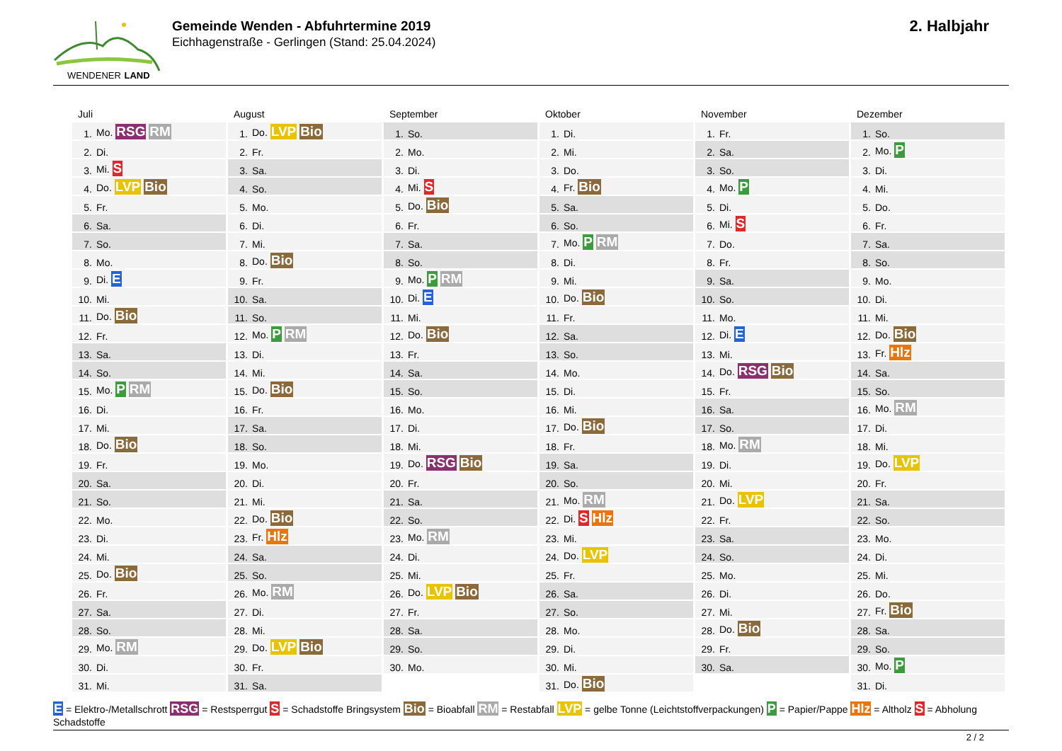WENDENER LAND
Gemeinde Wenden - Abfuhrtermine 2019
Eichhagenstraße - Gerlingen (Stand: 25.04.2024)
2. Halbjahr
Juli
| 1. | Mo. RSG RM |
| 2. | Di. |
| 3. | Mi. S |
| 4. | Do. LVP Bio |
| 5. | Fr. |
| 6. | Sa. |
| 7. | So. |
| 8. | Mo. |
| 9. | Di. E |
| 10. | Mi. |
| 11. | Do. Bio |
| 12. | Fr. |
| 13. | Sa. |
| 14. | So. |
| 15. | Mo. P RM |
| 16. | Di. |
| 17. | Mi. |
| 18. | Do. Bio |
| 19. | Fr. |
| 20. | Sa. |
| 21. | So. |
| 22. | Mo. |
| 23. | Di. |
| 24. | Mi. |
| 25. | Do. Bio |
| 26. | Fr. |
| 27. | Sa. |
| 28. | So. |
| 29. | Mo. RM |
| 30. | Di. |
| 31. | Mi. |
August
| 1. | Do. LVP Bio |
| 2. | Fr. |
| 3. | Sa. |
| 4. | So. |
| 5. | Mo. |
| 6. | Di. |
| 7. | Mi. |
| 8. | Do. Bio |
| 9. | Fr. |
| 10. | Sa. |
| 11. | So. |
| 12. | Mo. P RM |
| 13. | Di. |
| 14. | Mi. |
| 15. | Do. Bio |
| 16. | Fr. |
| 17. | Sa. |
| 18. | So. |
| 19. | Mo. |
| 20. | Di. |
| 21. | Mi. |
| 22. | Do. Bio |
| 23. | Fr. Hlz |
| 24. | Sa. |
| 25. | So. |
| 26. | Mo. RM |
| 27. | Di. |
| 28. | Mi. |
| 29. | Do. LVP Bio |
| 30. | Fr. |
| 31. | Sa. |
September
| 1. | So. |
| 2. | Mo. |
| 3. | Di. |
| 4. | Mi. S |
| 5. | Do. Bio |
| 6. | Fr. |
| 7. | Sa. |
| 8. | So. |
| 9. | Mo. P RM |
| 10. | Di. E |
| 11. | Mi. |
| 12. | Do. Bio |
| 13. | Fr. |
| 14. | Sa. |
| 15. | So. |
| 16. | Mo. |
| 17. | Di. |
| 18. | Mi. |
| 19. | Do. RSG Bio |
| 20. | Fr. |
| 21. | Sa. |
| 22. | So. |
| 23. | Mo. RM |
| 24. | Di. |
| 25. | Mi. |
| 26. | Do. LVP Bio |
| 27. | Fr. |
| 28. | Sa. |
| 29. | So. |
| 30. | Mo. |
Oktober
| 1. | Di. |
| 2. | Mi. |
| 3. | Do. |
| 4. | Fr. Bio |
| 5. | Sa. |
| 6. | So. |
| 7. | Mo. P RM |
| 8. | Di. |
| 9. | Mi. |
| 10. | Do. Bio |
| 11. | Fr. |
| 12. | Sa. |
| 13. | So. |
| 14. | Mo. |
| 15. | Di. |
| 16. | Mi. |
| 17. | Do. Bio |
| 18. | Fr. |
| 19. | Sa. |
| 20. | So. |
| 21. | Mo. RM |
| 22. | Di. S Hlz |
| 23. | Mi. |
| 24. | Do. LVP |
| 25. | Fr. |
| 26. | Sa. |
| 27. | So. |
| 28. | Mo. |
| 29. | Di. |
| 30. | Mi. |
| 31. | Do. Bio |
November
| 1. | Fr. |
| 2. | Sa. |
| 3. | So. |
| 4. | Mo. P |
| 5. | Di. |
| 6. | Mi. S |
| 7. | Do. |
| 8. | Fr. |
| 9. | Sa. |
| 10. | So. |
| 11. | Mo. |
| 12. | Di. E |
| 13. | Mi. |
| 14. | Do. RSG Bio |
| 15. | Fr. |
| 16. | Sa. |
| 17. | So. |
| 18. | Mo. RM |
| 19. | Di. |
| 20. | Mi. |
| 21. | Do. LVP |
| 22. | Fr. |
| 23. | Sa. |
| 24. | So. |
| 25. | Mo. |
| 26. | Di. |
| 27. | Mi. |
| 28. | Do. Bio |
| 29. | Fr. |
| 30. | Sa. |
Dezember
| 1. | So. |
| 2. | Mo. P |
| 3. | Di. |
| 4. | Mi. |
| 5. | Do. |
| 6. | Fr. |
| 7. | Sa. |
| 8. | So. |
| 9. | Mo. |
| 10. | Di. |
| 11. | Mi. |
| 12. | Do. Bio |
| 13. | Fr. Hlz |
| 14. | Sa. |
| 15. | So. |
| 16. | Mo. RM |
| 17. | Di. |
| 18. | Mi. |
| 19. | Do. LVP |
| 20. | Fr. |
| 21. | Sa. |
| 22. | So. |
| 23. | Mo. |
| 24. | Di. |
| 25. | Mi. |
| 26. | Do. |
| 27. | Fr. Bio |
| 28. | Sa. |
| 29. | So. |
| 30. | Mo. P |
| 31. | Di. |
E = Elektro-/Metallschrott RSG = Restsperrgut S = Schadstoffe Bringsystem Bio = Bioabfall RM = Restabfall LVP = gelbe Tonne (Leichtstoffverpackungen) P = Papier/Pappe Hlz = Altholz S = Abholung Schadstoffe
2 / 2